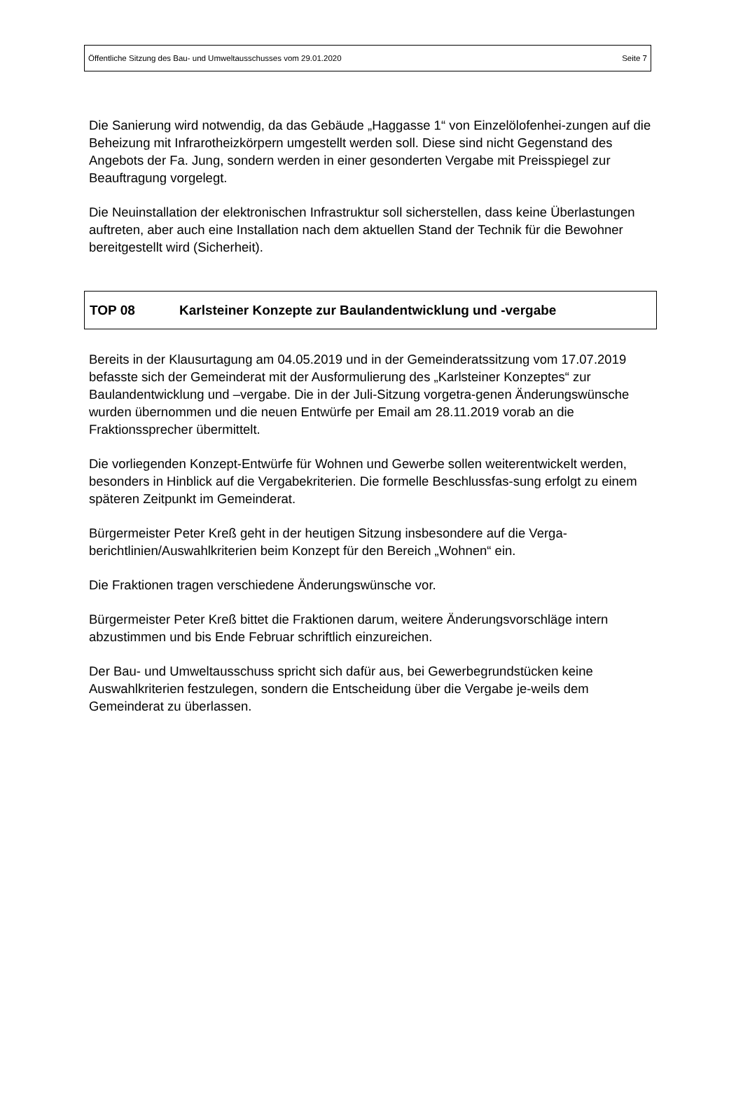Öffentliche Sitzung des Bau- und Umweltausschusses vom 29.01.2020 Seite 7
Die Sanierung wird notwendig, da das Gebäude „Haggasse 1“ von Einzelölofenhei-zungen auf die Beheizung mit Infrarotheizkörpern umgestellt werden soll. Diese sind nicht Gegenstand des Angebots der Fa. Jung, sondern werden in einer gesonderten Vergabe mit Preisspiegel zur Beauftragung vorgelegt.
Die Neuinstallation der elektronischen Infrastruktur soll sicherstellen, dass keine Überlastungen auftreten, aber auch eine Installation nach dem aktuellen Stand der Technik für die Bewohner bereitgestellt wird (Sicherheit).
TOP 08 Karlsteiner Konzepte zur Baulandentwicklung und -vergabe
Bereits in der Klausurtagung am 04.05.2019 und in der Gemeinderatssitzung vom 17.07.2019 befasste sich der Gemeinderat mit der Ausformulierung des „Karlsteiner Konzeptes“ zur Baulandentwicklung und –vergabe. Die in der Juli-Sitzung vorgetra-genen Änderungswünsche wurden übernommen und die neuen Entwürfe per Email am 28.11.2019 vorab an die Fraktionssprecher übermittelt.
Die vorliegenden Konzept-Entwürfe für Wohnen und Gewerbe sollen weiterentwickelt werden, besonders in Hinblick auf die Vergabekriterien. Die formelle Beschlussfas-sung erfolgt zu einem späteren Zeitpunkt im Gemeinderat.
Bürgermeister Peter Kreß geht in der heutigen Sitzung insbesondere auf die Verga-berichtlinien/Auswahlkriterien beim Konzept für den Bereich „Wohnen“ ein.
Die Fraktionen tragen verschiedene Änderungswünsche vor.
Bürgermeister Peter Kreß bittet die Fraktionen darum, weitere Änderungsvorschläge intern abzustimmen und bis Ende Februar schriftlich einzureichen.
Der Bau- und Umweltausschuss spricht sich dafür aus, bei Gewerbegrundstücken keine Auswahlkriterien festzulegen, sondern die Entscheidung über die Vergabe je-weils dem Gemeinderat zu überlassen.